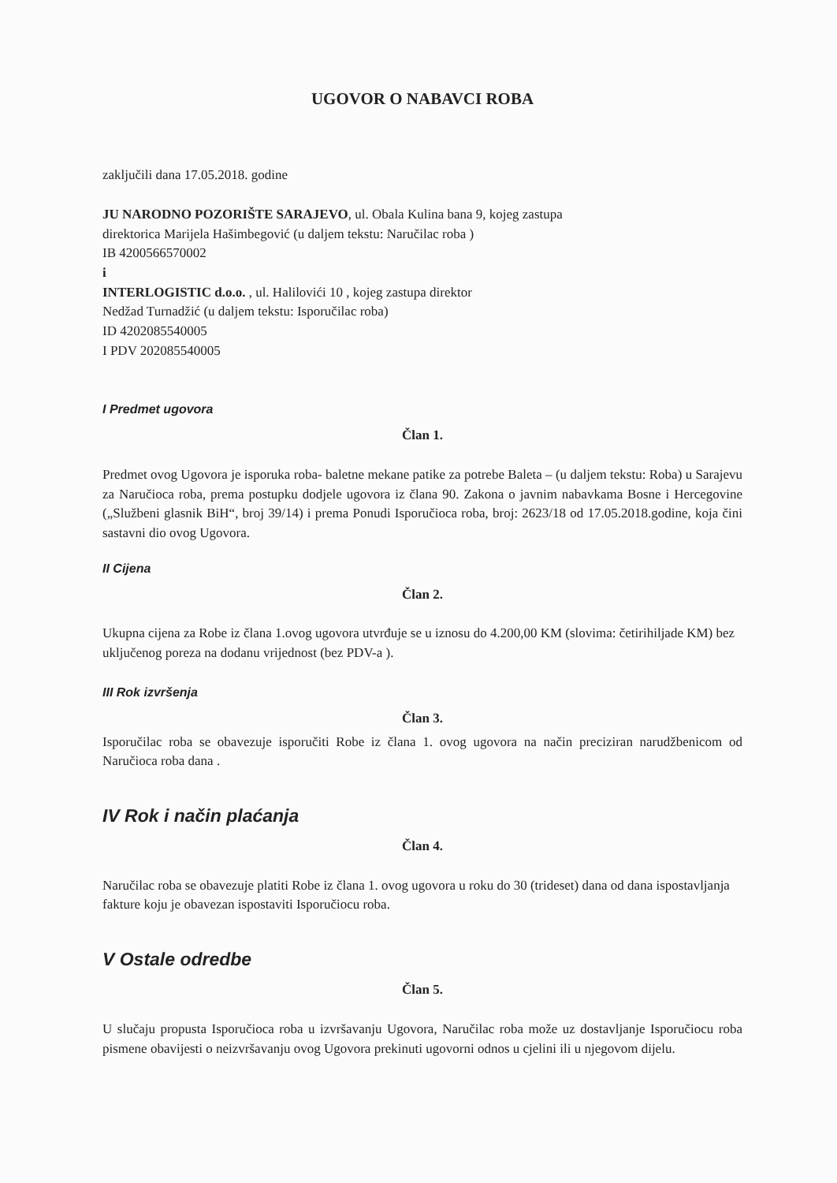UGOVOR O NABAVCI ROBA
zaključili dana 17.05.2018. godine
JU NARODNO POZORIŠTE SARAJEVO, ul. Obala Kulina bana 9, kojeg zastupa
direktorica Marijela Hašimbegović (u daljem tekstu: Naručilac roba )
IB 4200566570002
i
INTERLOGISTIC d.o.o. , ul. Halilovići 10 , kojeg zastupa direktor
Nedžad Turnadžić (u daljem tekstu: Isporučilac roba)
ID 4202085540005
I PDV 202085540005
I Predmet ugovora
Član 1.
Predmet ovog Ugovora je isporuka roba- baletne mekane patike za potrebe Baleta – (u daljem tekstu: Roba) u Sarajevu za Naručioca roba, prema postupku dodjele ugovora iz člana 90. Zakona o javnim nabavkama Bosne i Hercegovine („Službeni glasnik BiH“, broj 39/14) i prema Ponudi Isporučioca roba, broj: 2623/18 od 17.05.2018.godine, koja čini sastavni dio ovog Ugovora.
II Cijena
Član 2.
Ukupna cijena za Robe iz člana 1.ovog ugovora utvrđuje se u iznosu do 4.200,00 KM (slovima: četirihiljade KM) bez uključenog poreza na dodanu vrijednost (bez PDV-a ).
III Rok izvršenja
Član 3.
Isporučilac roba se obavezuje isporučiti Robe iz člana 1. ovog ugovora na način preciziran narudžbenicom od Naručioca roba dana .
IV Rok i način plaćanja
Član 4.
Naručilac roba se obavezuje platiti Robe iz člana 1. ovog ugovora u roku do 30 (trideset) dana od dana ispostavljanja fakture koju je obavezan ispostaviti Isporučiocu roba.
V Ostale odredbe
Član 5.
U slučaju propusta Isporučioca roba u izvršavanju Ugovora, Naručilac roba može uz dostavljanje Isporučiocu roba pismene obavijesti o neizvršavanju ovog Ugovora prekinuti ugovorni odnos u cjelini ili u njegovom dijelu.